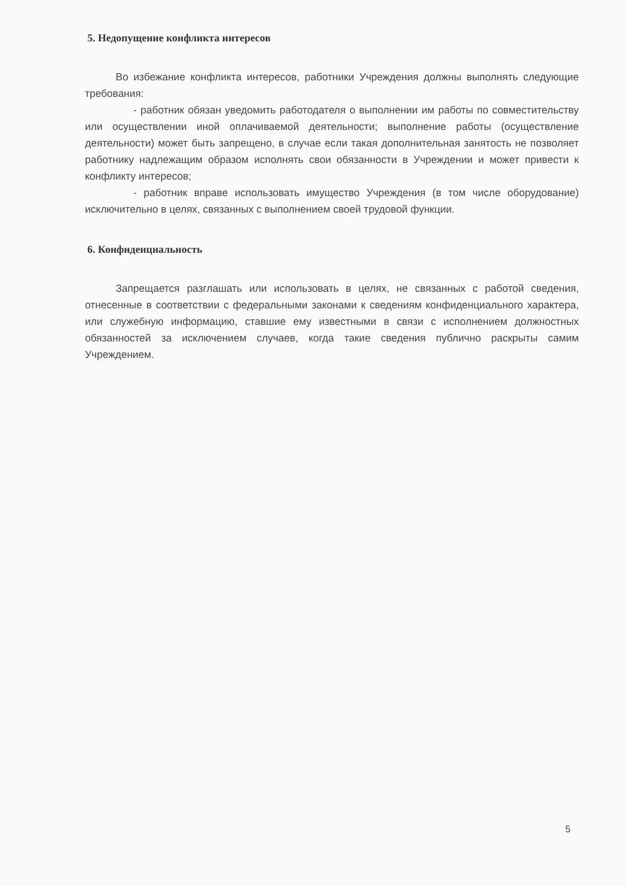5. Недопущение конфликта интересов
Во избежание конфликта интересов, работники Учреждения должны выполнять следующие требования:
- работник обязан уведомить работодателя о выполнении им работы по совместительству или осуществлении иной оплачиваемой деятельности; выполнение работы (осуществление деятельности) может быть запрещено, в случае если такая дополнительная занятость не позволяет работнику надлежащим образом исполнять свои обязанности в Учреждении и может привести к конфликту интересов;
- работник вправе использовать имущество Учреждения (в том числе оборудование) исключительно в целях, связанных с выполнением своей трудовой функции.
6. Конфиденциальность
Запрещается разглашать или использовать в целях, не связанных с работой сведения, отнесенные в соответствии с федеральными законами к сведениям конфиденциального характера, или служебную информацию, ставшие ему известными в связи с исполнением должностных обязанностей за исключением случаев, когда такие сведения публично раскрыты самим Учреждением.
5